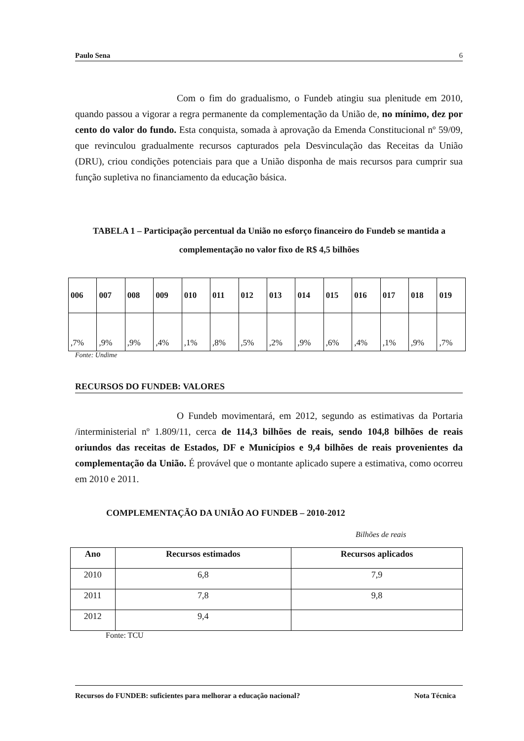Paulo Sena 6
Com o fim do gradualismo, o Fundeb atingiu sua plenitude em 2010, quando passou a vigorar a regra permanente da complementação da União de, no mínimo, dez por cento do valor do fundo. Esta conquista, somada à aprovação da Emenda Constitucional nº 59/09, que revinculou gradualmente recursos capturados pela Desvinculação das Receitas da União (DRU), criou condições potenciais para que a União disponha de mais recursos para cumprir sua função supletiva no financiamento da educação básica.
TABELA 1 – Participação percentual da União no esforço financeiro do Fundeb se mantida a complementação no valor fixo de R$ 4,5 bilhões
| 006 | 007 | 008 | 009 | 010 | 011 | 012 | 013 | 014 | 015 | 016 | 017 | 018 | 019 |
| ,7% | ,9% | ,9% | ,4% | ,1% | ,8% | ,5% | ,2% | ,9% | ,6% | ,4% | ,1% | ,9% | ,7% |
Fonte: Undime
RECURSOS DO FUNDEB: VALORES
O Fundeb movimentará, em 2012, segundo as estimativas da Portaria /interministerial nº 1.809/11, cerca de 114,3 bilhões de reais, sendo 104,8 bilhões de reais oriundos das receitas de Estados, DF e Municípios e 9,4 bilhões de reais provenientes da complementação da União. É provável que o montante aplicado supere a estimativa, como ocorreu em 2010 e 2011.
COMPLEMENTAÇÃO DA UNIÃO AO FUNDEB – 2010-2012
Bilhões de reais
| Ano | Recursos estimados | Recursos aplicados |
| --- | --- | --- |
| 2010 | 6,8 | 7,9 |
| 2011 | 7,8 | 9,8 |
| 2012 | 9,4 | |
Fonte: TCU
Recursos do FUNDEB: suficientes para melhorar a educação nacional? Nota Técnica